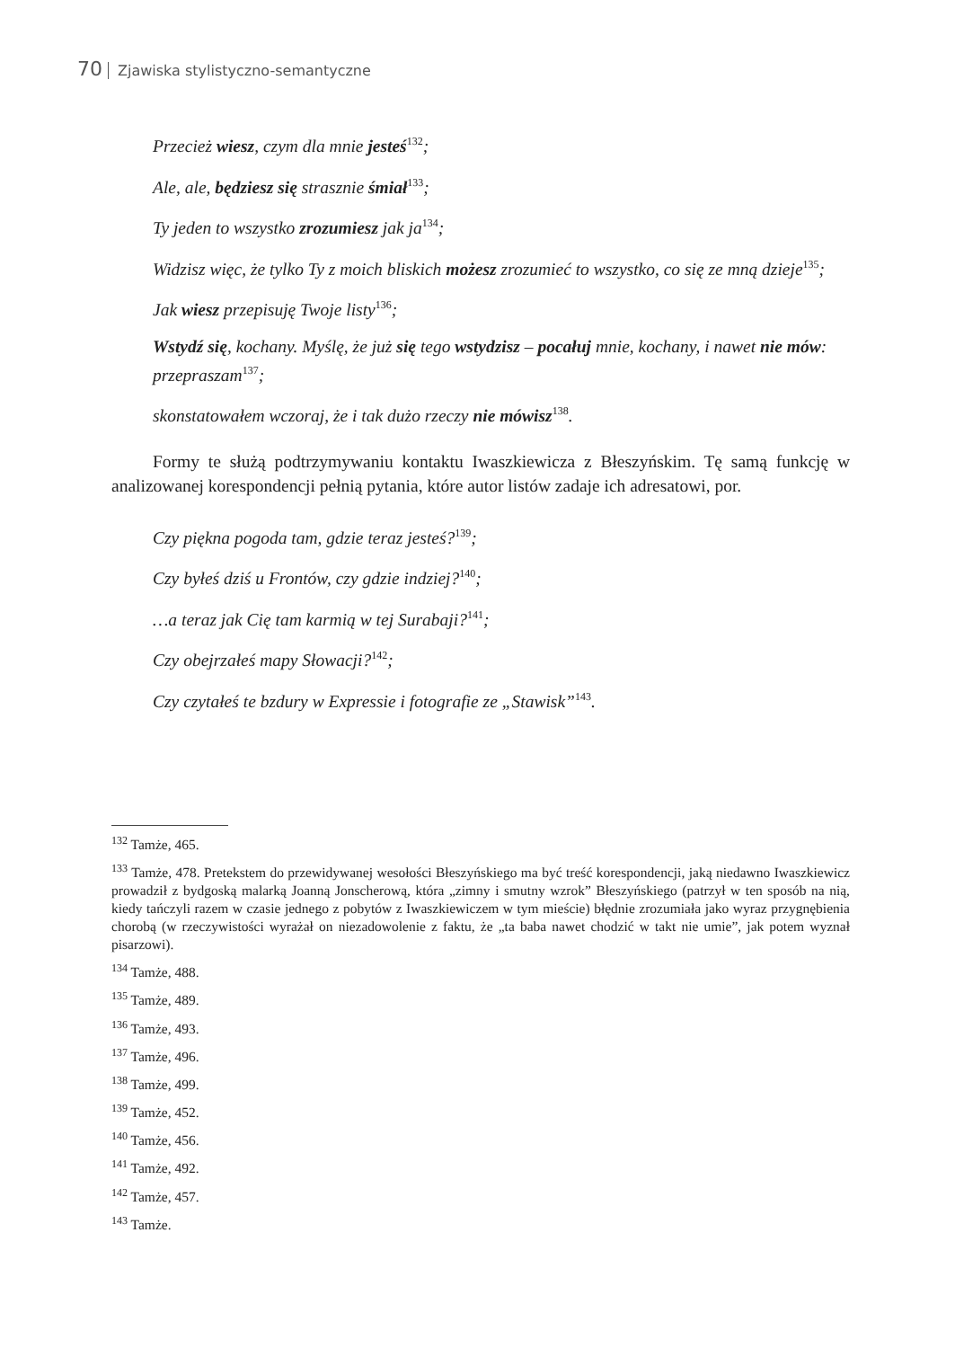70 Zjawiska stylistyczno-semantyczne
Przecież wiesz, czym dla mnie jesteś<sup>132</sup>;
Ale, ale, będziesz się strasznie śmiał<sup>133</sup>;
Ty jeden to wszystko zrozumiesz jak ja<sup>134</sup>;
Widzisz więc, że tylko Ty z moich bliskich możesz zrozumieć to wszystko, co się ze mną dzieje<sup>135</sup>;
Jak wiesz przepisuję Twoje listy<sup>136</sup>;
Wstydź się, kochany. Myślę, że już się tego wstydzisz – pocałuj mnie, kochany, i nawet nie mów: przepraszam<sup>137</sup>;
skonstatowałem wczoraj, że i tak dużo rzeczy nie mówisz<sup>138</sup>.
Formy te służą podtrzymywaniu kontaktu Iwaszkiewicza z Błeszyńskim. Tę samą funkcję w analizowanej korespondencji pełnią pytania, które autor listów zadaje ich adresatowi, por.
Czy piękna pogoda tam, gdzie teraz jesteś?<sup>139</sup>;
Czy byłeś dziś u Frontów, czy gdzie indziej?<sup>140</sup>;
…a teraz jak Cię tam karmią w tej Surabaji?<sup>141</sup>;
Czy obejrzałeś mapy Słowacji?<sup>142</sup>;
Czy czytałeś te bzdury w Expressie i fotografie ze „Stawisk”<sup>143</sup>.
<sup>132</sup> Tamże, 465.
<sup>133</sup> Tamże, 478. Pretekstem do przewidywanej wesołości Błeszyńskiego ma być treść korespondencji, jaką niedawno Iwaszkiewicz prowadził z bydgoską malarką Joanną Jonscherową, która „zimny i smutny wzrok” Błeszyńskiego (patrzył w ten sposób na nią, kiedy tańczyli razem w czasie jednego z pobytów z Iwaszkiewiczem w tym mieście) błędnie zrozumiała jako wyraz przygnębienia chorobą (w rzeczywistości wyrażał on niezadowolenie z faktu, że „ta baba nawet chodzić w takt nie umie”, jak potem wyznał pisarzowi).
<sup>134</sup> Tamże, 488.
<sup>135</sup> Tamże, 489.
<sup>136</sup> Tamże, 493.
<sup>137</sup> Tamże, 496.
<sup>138</sup> Tamże, 499.
<sup>139</sup> Tamże, 452.
<sup>140</sup> Tamże, 456.
<sup>141</sup> Tamże, 492.
<sup>142</sup> Tamże, 457.
<sup>143</sup> Tamże.